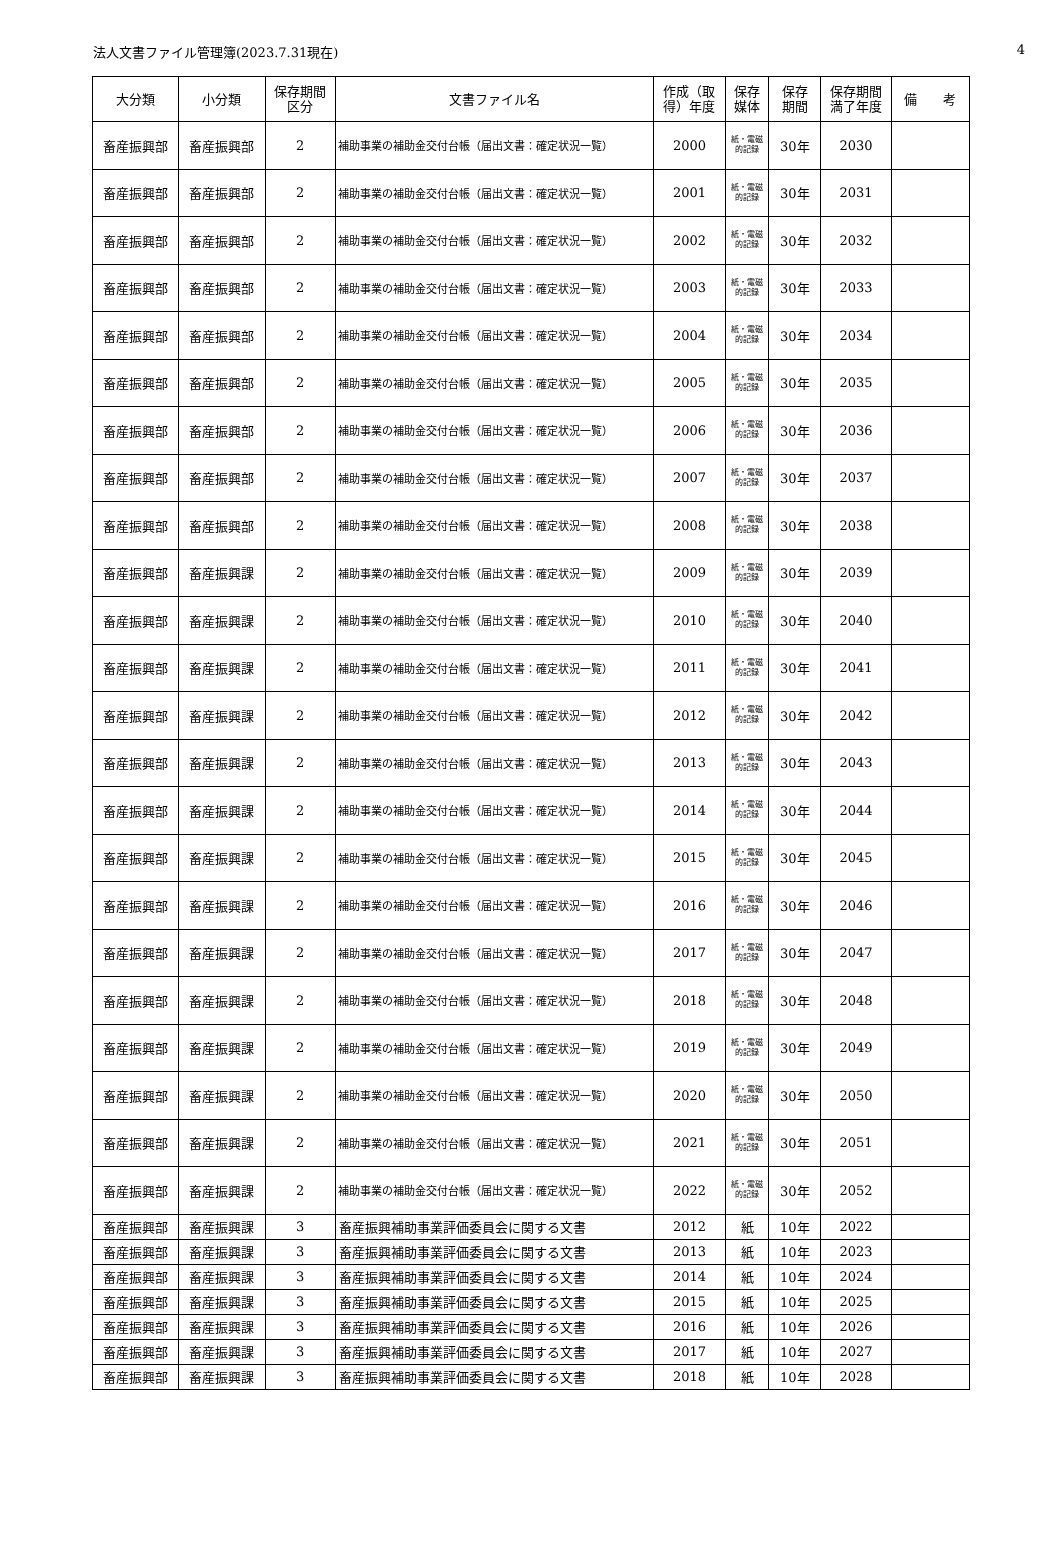法人文書ファイル管理簿(2023.7.31現在) 4
| 大分類 | 小分類 | 保存期間 区分 | 文書ファイル名 | 作成（取 得）年度 | 保存 媒体 | 保存 期間 | 保存期間 満了年度 | 備 考 |
| --- | --- | --- | --- | --- | --- | --- | --- | --- |
| 畜産振興部 | 畜産振興部 | 2 | 補助事業の補助金交付台帳（届出文書：確定状況一覧） | 2000 | 紙・電磁 的記録 | 30年 | 2030 | |
| 畜産振興部 | 畜産振興部 | 2 | 補助事業の補助金交付台帳（届出文書：確定状況一覧） | 2001 | 紙・電磁 的記録 | 30年 | 2031 | |
| 畜産振興部 | 畜産振興部 | 2 | 補助事業の補助金交付台帳（届出文書：確定状況一覧） | 2002 | 紙・電磁 的記録 | 30年 | 2032 | |
| 畜産振興部 | 畜産振興部 | 2 | 補助事業の補助金交付台帳（届出文書：確定状況一覧） | 2003 | 紙・電磁 的記録 | 30年 | 2033 | |
| 畜産振興部 | 畜産振興部 | 2 | 補助事業の補助金交付台帳（届出文書：確定状況一覧） | 2004 | 紙・電磁 的記録 | 30年 | 2034 | |
| 畜産振興部 | 畜産振興部 | 2 | 補助事業の補助金交付台帳（届出文書：確定状況一覧） | 2005 | 紙・電磁 的記録 | 30年 | 2035 | |
| 畜産振興部 | 畜産振興部 | 2 | 補助事業の補助金交付台帳（届出文書：確定状況一覧） | 2006 | 紙・電磁 的記録 | 30年 | 2036 | |
| 畜産振興部 | 畜産振興部 | 2 | 補助事業の補助金交付台帳（届出文書：確定状況一覧） | 2007 | 紙・電磁 的記録 | 30年 | 2037 | |
| 畜産振興部 | 畜産振興部 | 2 | 補助事業の補助金交付台帳（届出文書：確定状況一覧） | 2008 | 紙・電磁 的記録 | 30年 | 2038 | |
| 畜産振興部 | 畜産振興課 | 2 | 補助事業の補助金交付台帳（届出文書：確定状況一覧） | 2009 | 紙・電磁 的記録 | 30年 | 2039 | |
| 畜産振興部 | 畜産振興課 | 2 | 補助事業の補助金交付台帳（届出文書：確定状況一覧） | 2010 | 紙・電磁 的記録 | 30年 | 2040 | |
| 畜産振興部 | 畜産振興課 | 2 | 補助事業の補助金交付台帳（届出文書：確定状況一覧） | 2011 | 紙・電磁 的記録 | 30年 | 2041 | |
| 畜産振興部 | 畜産振興課 | 2 | 補助事業の補助金交付台帳（届出文書：確定状況一覧） | 2012 | 紙・電磁 的記録 | 30年 | 2042 | |
| 畜産振興部 | 畜産振興課 | 2 | 補助事業の補助金交付台帳（届出文書：確定状況一覧） | 2013 | 紙・電磁 的記録 | 30年 | 2043 | |
| 畜産振興部 | 畜産振興課 | 2 | 補助事業の補助金交付台帳（届出文書：確定状況一覧） | 2014 | 紙・電磁 的記録 | 30年 | 2044 | |
| 畜産振興部 | 畜産振興課 | 2 | 補助事業の補助金交付台帳（届出文書：確定状況一覧） | 2015 | 紙・電磁 的記録 | 30年 | 2045 | |
| 畜産振興部 | 畜産振興課 | 2 | 補助事業の補助金交付台帳（届出文書：確定状況一覧） | 2016 | 紙・電磁 的記録 | 30年 | 2046 | |
| 畜産振興部 | 畜産振興課 | 2 | 補助事業の補助金交付台帳（届出文書：確定状況一覧） | 2017 | 紙・電磁 的記録 | 30年 | 2047 | |
| 畜産振興部 | 畜産振興課 | 2 | 補助事業の補助金交付台帳（届出文書：確定状況一覧） | 2018 | 紙・電磁 的記録 | 30年 | 2048 | |
| 畜産振興部 | 畜産振興課 | 2 | 補助事業の補助金交付台帳（届出文書：確定状況一覧） | 2019 | 紙・電磁 的記録 | 30年 | 2049 | |
| 畜産振興部 | 畜産振興課 | 2 | 補助事業の補助金交付台帳（届出文書：確定状況一覧） | 2020 | 紙・電磁 的記録 | 30年 | 2050 | |
| 畜産振興部 | 畜産振興課 | 2 | 補助事業の補助金交付台帳（届出文書：確定状況一覧） | 2021 | 紙・電磁 的記録 | 30年 | 2051 | |
| 畜産振興部 | 畜産振興課 | 2 | 補助事業の補助金交付台帳（届出文書：確定状況一覧） | 2022 | 紙・電磁 的記録 | 30年 | 2052 | |
| 畜産振興部 | 畜産振興課 | 3 | 畜産振興補助事業評価委員会に関する文書 | 2012 | 紙 | 10年 | 2022 | |
| 畜産振興部 | 畜産振興課 | 3 | 畜産振興補助事業評価委員会に関する文書 | 2013 | 紙 | 10年 | 2023 | |
| 畜産振興部 | 畜産振興課 | 3 | 畜産振興補助事業評価委員会に関する文書 | 2014 | 紙 | 10年 | 2024 | |
| 畜産振興部 | 畜産振興課 | 3 | 畜産振興補助事業評価委員会に関する文書 | 2015 | 紙 | 10年 | 2025 | |
| 畜産振興部 | 畜産振興課 | 3 | 畜産振興補助事業評価委員会に関する文書 | 2016 | 紙 | 10年 | 2026 | |
| 畜産振興部 | 畜産振興課 | 3 | 畜産振興補助事業評価委員会に関する文書 | 2017 | 紙 | 10年 | 2027 | |
| 畜産振興部 | 畜産振興課 | 3 | 畜産振興補助事業評価委員会に関する文書 | 2018 | 紙 | 10年 | 2028 | |